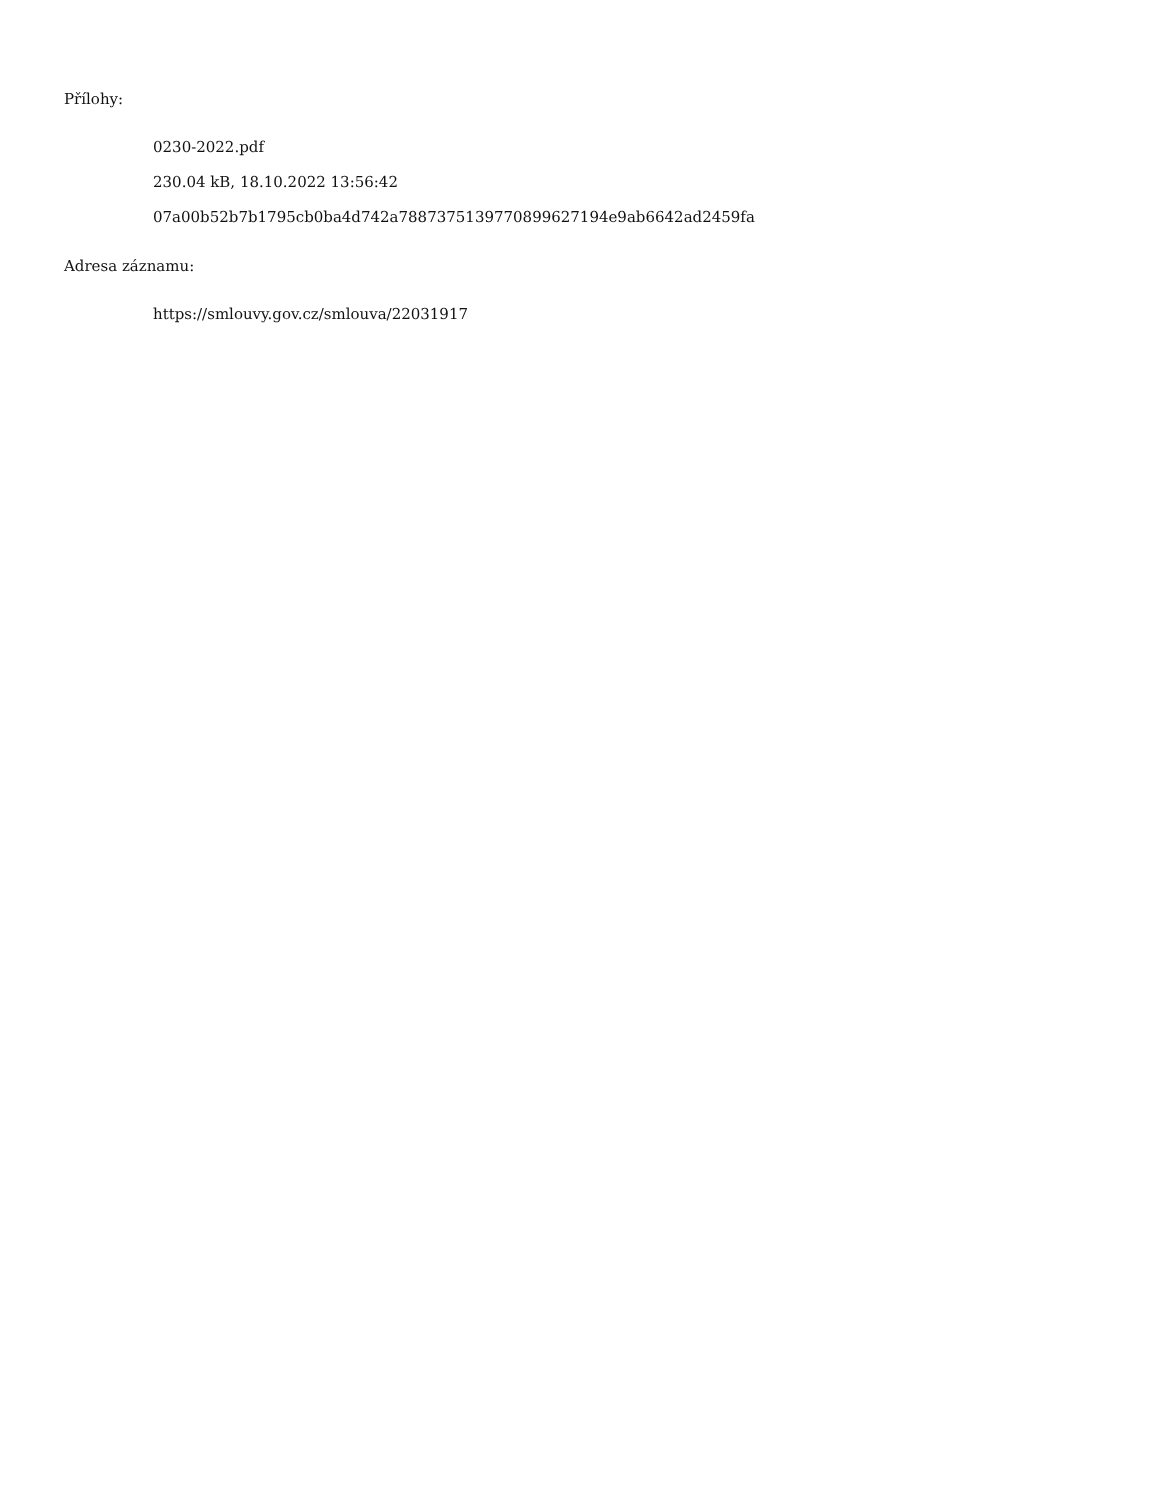Přílohy:
0230-2022.pdf
230.04 kB, 18.10.2022 13:56:42
07a00b52b7b1795cb0ba4d742a78873751397708996271​94e9ab6642ad2459fa
Adresa záznamu:
https://smlouvy.gov.cz/smlouva/22031917